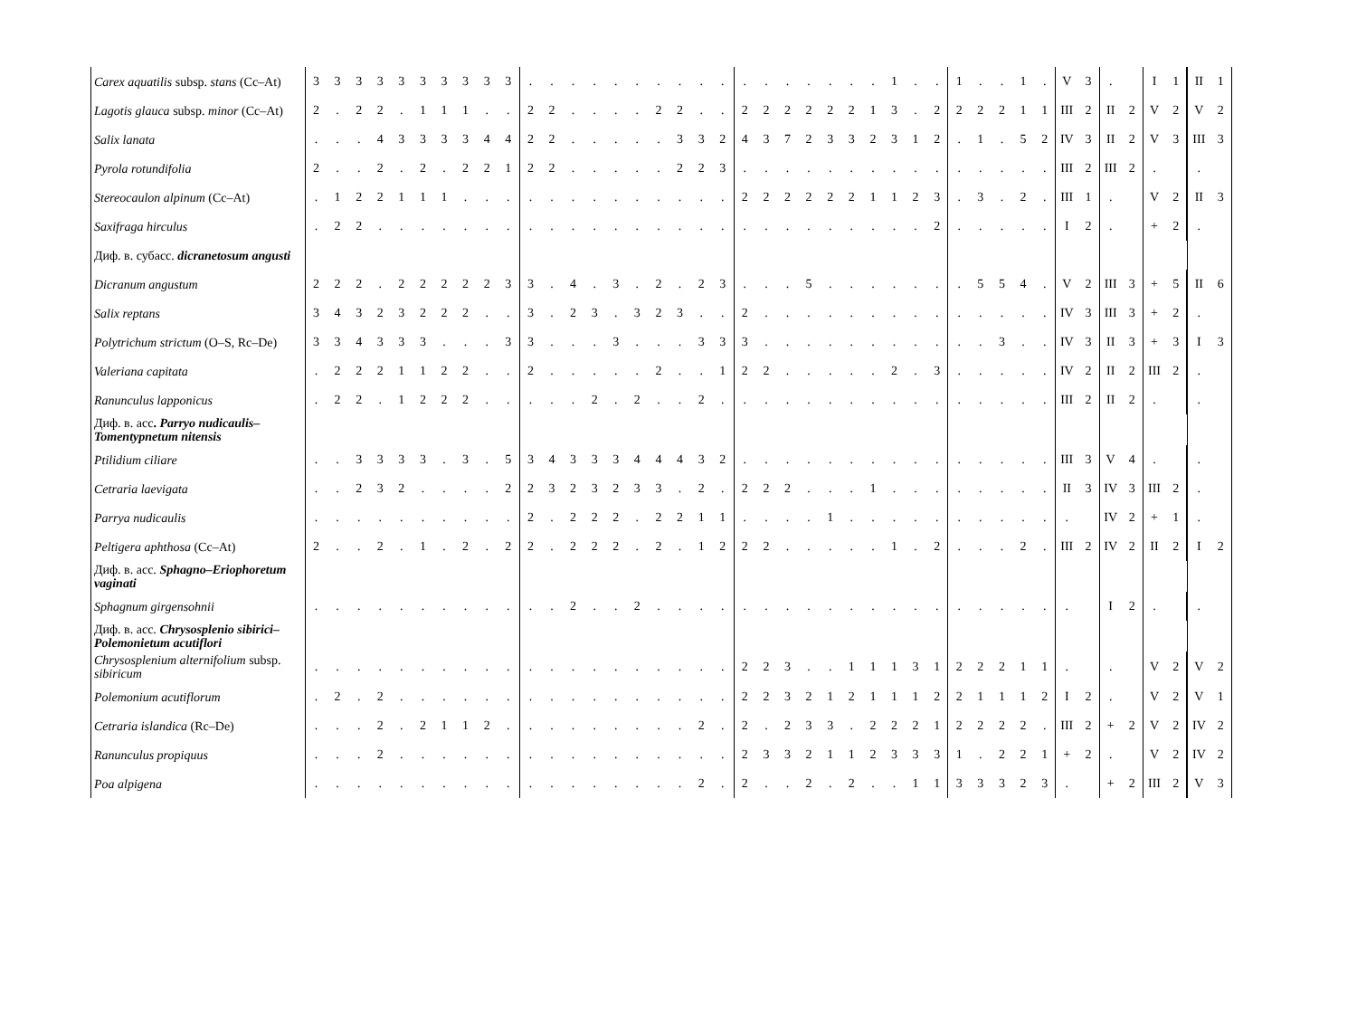| Carex aquatilis subsp. stans (Cc–At) | 3 | 3 | 3 | 3 | 3 | 3 | 3 | 3 | 3 | 3 | . | . | . | . | . | . | . | . | . | . | . | . | . | . | . | . | . | 1 | . | . | 1 | . | . | 1 | . | V | 3 | . | | I | 1 | II | 1 |
| Lagotis glauca subsp. minor (Cc–At) | 2 | . | 2 | 2 | . | 1 | 1 | 1 | . | . | 2 | 2 | . | . | . | . | 2 | 2 | . | . | 2 | 2 | 2 | 2 | 2 | 2 | 1 | 3 | . | 2 | 2 | 2 | 2 | 1 | 1 | III | 2 | II | 2 | V | 2 | V | 2 |
| Salix lanata | . | . | . | 4 | 3 | 3 | 3 | 3 | 4 | 4 | 2 | 2 | . | . | . | . | . | 3 | 3 | 2 | 4 | 3 | 7 | 2 | 3 | 3 | 2 | 3 | 1 | 2 | . | 1 | . | 5 | 2 | IV | 3 | II | 2 | V | 3 | III | 3 |
| Pyrola rotundifolia | 2 | . | . | 2 | . | 2 | . | 2 | 2 | 1 | 2 | 2 | . | . | . | . | . | 2 | 2 | 3 | . | . | . | . | . | . | . | . | . | . | . | . | . | . | . | III | 2 | III | 2 | . | | . | |
| Stereocaulon alpinum (Cc–At) | . | 1 | 2 | 2 | 1 | 1 | 1 | . | . | . | . | . | . | . | . | . | . | . | . | . | 2 | 2 | 2 | 2 | 2 | 2 | 1 | 1 | 2 | 3 | . | 3 | . | 2 | . | III | 1 | . | | V | 2 | II | 3 |
| Saxifraga hirculus | . | 2 | 2 | . | . | . | . | . | . | . | . | . | . | . | . | . | . | . | . | . | . | . | . | . | . | . | . | . | . | 2 | . | . | . | . | . | I | 2 | . | | + | 2 | . | |
| Диф. в. субасс. dicranetosum angusti | | | | | | | | | | | | | | | | | | | | | | | | | | | | | | | | | | | | | | | | | | | |
| Dicranum angustum | 2 | 2 | 2 | . | 2 | 2 | 2 | 2 | 2 | 3 | 3 | . | 4 | . | 3 | . | 2 | . | 2 | 3 | . | . | . | 5 | . | . | . | . | . | . | . | 5 | 5 | 4 | . | V | 2 | III | 3 | + | 5 | II | 6 |
| Salix reptans | 3 | 4 | 3 | 2 | 3 | 2 | 2 | 2 | . | . | 3 | . | 2 | 3 | . | 3 | 2 | 3 | . | . | 2 | . | . | . | . | . | . | . | . | . | . | . | . | . | . | IV | 3 | III | 3 | + | 2 | . | |
| Polytrichum strictum (O–S, Rc–De) | 3 | 3 | 4 | 3 | 3 | 3 | . | . | . | 3 | 3 | . | . | . | 3 | . | . | . | 3 | 3 | 3 | . | . | . | . | . | . | . | . | . | . | . | 3 | . | . | IV | 3 | II | 3 | + | 3 | I | 3 |
| Valeriana capitata | . | 2 | 2 | 2 | 1 | 1 | 2 | 2 | . | . | 2 | . | . | . | . | . | 2 | . | . | 1 | 2 | 2 | . | . | . | . | . | 2 | . | 3 | . | . | . | . | . | IV | 2 | II | 2 | III | 2 | . | |
| Ranunculus lapponicus | . | 2 | 2 | . | 1 | 2 | 2 | 2 | . | . | . | . | . | 2 | . | 2 | . | . | 2 | . | . | . | . | . | . | . | . | . | . | . | . | . | . | . | . | III | 2 | II | 2 | . | | . | |
| Диф. в. асс . Parryo nudicaulis–Tomentypnetum nitensis | | | | | | | | | | | | | | | | | | | | | | | | | | | | | | | | | | | | | | | | | | | |
| Ptilidium ciliare | . | . | 3 | 3 | 3 | 3 | . | 3 | . | 5 | 3 | 4 | 3 | 3 | 3 | 4 | 4 | 4 | 3 | 2 | . | . | . | . | . | . | . | . | . | . | . | . | . | . | . | III | 3 | V | 4 | . | | . | |
| Cetraria laevigata | . | . | 2 | 3 | 2 | . | . | . | . | 2 | 2 | 3 | 2 | 3 | 2 | 3 | 3 | . | 2 | . | 2 | 2 | 2 | . | . | . | 1 | . | . | . | . | . | . | . | . | II | 3 | IV | 3 | III | 2 | . | |
| Parrya nudicaulis | . | . | . | . | . | . | . | . | . | . | 2 | . | 2 | 2 | 2 | . | 2 | 2 | 1 | 1 | . | . | . | . | 1 | . | . | . | . | . | . | . | . | . | . | . | | IV | 2 | + | 1 | . | |
| Peltigera aphthosa (Cc–At) | 2 | . | . | 2 | . | 1 | . | 2 | . | 2 | 2 | . | 2 | 2 | 2 | . | 2 | . | 1 | 2 | 2 | 2 | . | . | . | . | . | 1 | . | 2 | . | . | . | 2 | . | III | 2 | IV | 2 | II | 2 | I | 2 |
| Диф. в. асс. Sphagno–Eriophoretum vaginati | | | | | | | | | | | | | | | | | | | | | | | | | | | | | | | | | | | | | | | | | | | |
| Sphagnum girgensohnii | . | . | . | . | . | . | . | . | . | . | . | . | 2 | . | . | 2 | . | . | . | . | . | . | . | . | . | . | . | . | . | . | . | . | . | . | . | . | | I | 2 | . | | . | |
| Диф. в. асс. Chrysosplenio sibirici–Polemonietum acutiflori | | | | | | | | | | | | | | | | | | | | | | | | | | | | | | | | | | | | | | | | | | | |
| Chrysosplenium alternifolium subsp. sibiricum | . | . | . | . | . | . | . | . | . | . | . | . | . | . | . | . | . | . | . | . | 2 | 2 | 3 | . | . | 1 | 1 | 1 | 3 | 1 | 2 | 2 | 2 | 1 | 1 | . | | . | | V | 2 | V | 2 |
| Polemonium acutiflorum | . | 2 | . | 2 | . | . | . | . | . | . | . | . | . | . | . | . | . | . | . | . | 2 | 2 | 3 | 2 | 1 | 2 | 1 | 1 | 1 | 2 | 2 | 1 | 1 | 1 | 2 | I | 2 | . | | V | 2 | V | 1 |
| Cetraria islandica (Rc–De) | . | . | . | 2 | . | 2 | 1 | 1 | 2 | . | . | . | . | . | . | . | . | . | 2 | . | 2 | . | 2 | 3 | 3 | . | 2 | 2 | 2 | 1 | 2 | 2 | 2 | 2 | . | III | 2 | + | 2 | V | 2 | IV | 2 |
| Ranunculus propiquus | . | . | . | 2 | . | . | . | . | . | . | . | . | . | . | . | . | . | . | . | . | 2 | 3 | 3 | 2 | 1 | 1 | 2 | 3 | 3 | 3 | 1 | . | 2 | 2 | 1 | + | 2 | . | | V | 2 | IV | 2 |
| Poa alpigena | . | . | . | . | . | . | . | . | . | . | . | . | . | . | . | . | . | . | 2 | . | 2 | . | . | 2 | . | 2 | . | . | 1 | 1 | 3 | 3 | 3 | 2 | 3 | . | | + | 2 | III | 2 | V | 3 |